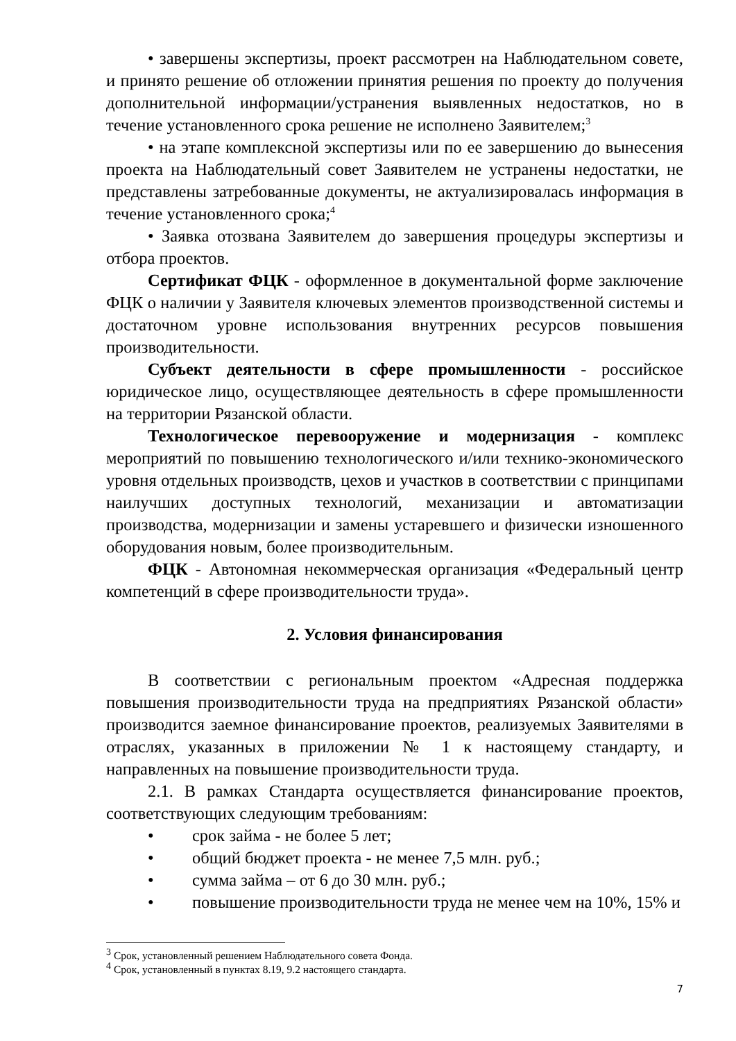• завершены экспертизы, проект рассмотрен на Наблюдательном совете, и принято решение об отложении принятия решения по проекту до получения дополнительной информации/устранения выявленных недостатков, но в течение установленного срока решение не исполнено Заявителем;<sup>3</sup>
• на этапе комплексной экспертизы или по ее завершению до вынесения проекта на Наблюдательный совет Заявителем не устранены недостатки, не представлены затребованные документы, не актуализировалась информация в течение установленного срока;<sup>4</sup>
• Заявка отозвана Заявителем до завершения процедуры экспертизы и отбора проектов.
Сертификат ФЦК - оформленное в документальной форме заключение ФЦК о наличии у Заявителя ключевых элементов производственной системы и достаточном уровне использования внутренних ресурсов повышения производительности.
Субъект деятельности в сфере промышленности - российское юридическое лицо, осуществляющее деятельность в сфере промышленности на территории Рязанской области.
Технологическое перевооружение и модернизация - комплекс мероприятий по повышению технологического и/или технико-экономического уровня отдельных производств, цехов и участков в соответствии с принципами наилучших доступных технологий, механизации и автоматизации производства, модернизации и замены устаревшего и физически изношенного оборудования новым, более производительным.
ФЦК - Автономная некоммерческая организация «Федеральный центр компетенций в сфере производительности труда».
2. Условия финансирования
В соответствии с региональным проектом «Адресная поддержка повышения производительности труда на предприятиях Рязанской области» производится заемное финансирование проектов, реализуемых Заявителями в отраслях, указанных в приложении № 1 к настоящему стандарту, и направленных на повышение производительности труда.
2.1. В рамках Стандарта осуществляется финансирование проектов, соответствующих следующим требованиям:
• срок займа - не более 5 лет;
• общий бюджет проекта - не менее 7,5 млн. руб.;
• сумма займа – от 6 до 30 млн. руб.;
• повышение производительности труда не менее чем на 10%, 15% и
<sup>3</sup> Срок, установленный решением Наблюдательного совета Фонда.
<sup>4</sup> Срок, установленный в пунктах 8.19, 9.2 настоящего стандарта.
7